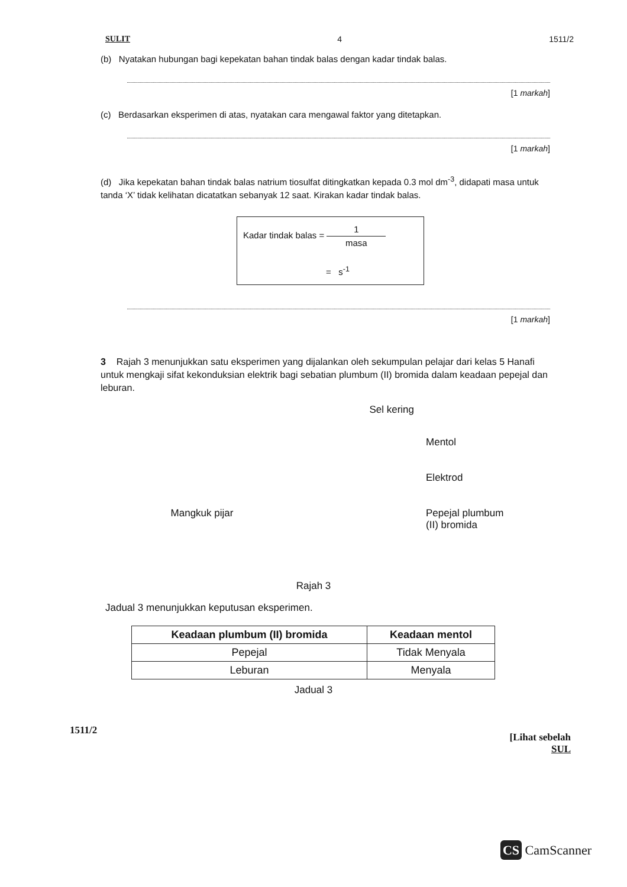SULIT 4 1511/2
(b) Nyatakan hubungan bagi kepekatan bahan tindak balas dengan kadar tindak balas.
[1 markah]
(c) Berdasarkan eksperimen di atas, nyatakan cara mengawal faktor yang ditetapkan.
[1 markah]
(d) Jika kepekatan bahan tindak balas natrium tiosulfat ditingkatkan kepada 0.3 mol dm<sup>-3</sup>, didapati masa untuk tanda ‘X’ tidak kelihatan dicatatkan sebanyak 12 saat. Kirakan kadar tindak balas.
Kadar tindak balas = 1 masa
= s<sup>-1</sup>
[1 markah]
3 Rajah 3 menunjukkan satu eksperimen yang dijalankan oleh sekumpulan pelajar dari kelas 5 Hanafi untuk mengkaji sifat kekonduksian elektrik bagi sebatian plumbum (II) bromida dalam keadaan pepejal dan leburan.
Mangkuk pijar
Sel kering
Mentol
Elektrod
Pepejal plumbum
(II) bromida
Rajah 3
Jadual 3 menunjukkan keputusan eksperimen.
| Keadaan plumbum (II) bromida | Keadaan mentol |
| --- | --- |
| Pepejal | Tidak Menyala |
| Leburan | Menyala |
Jadual 3
1511/2 [Lihat sebelah
SUL
CS CamScanner